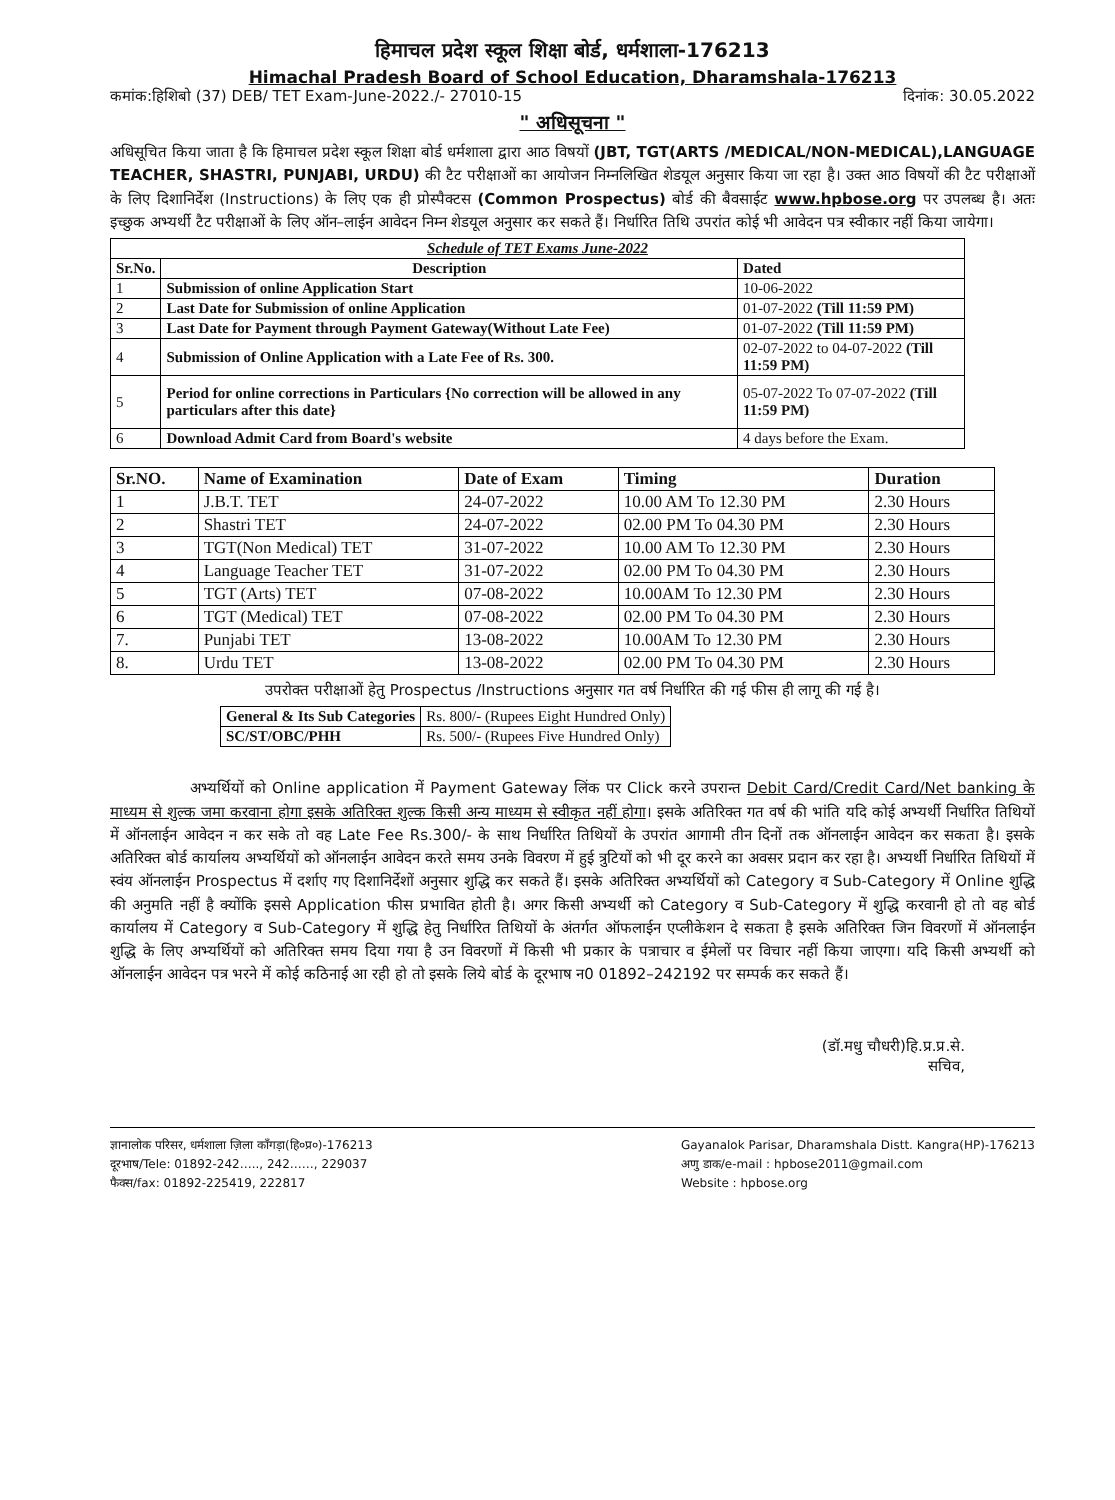हिमाचल प्रदेश स्कूल शिक्षा बोर्ड, धर्मशाला-176213
Himachal Pradesh Board of School Education, Dharamshala-176213
कमांक:हिशिबो (37) DEB/ TET Exam-June-2022./- 27010-15 दिनांक: 30.05.2022
" अधिसूचना "
अधिसूचित किया जाता है कि हिमाचल प्रदेश स्कूल शिक्षा बोर्ड धर्मशाला द्वारा आठ विषयों (JBT, TGT(ARTS /MEDICAL/NON-MEDICAL),LANGUAGE TEACHER, SHASTRI, PUNJABI, URDU) की टैट परीक्षाओं का आयोजन निम्नलिखित शेडयूल अनुसार किया जा रहा है। उक्त आठ विषयों की टैट परीक्षाओं के लिए दिशानिर्देश (Instructions) के लिए एक ही प्रोस्पैक्टस (Common Prospectus) बोर्ड की बैवसाईट www.hpbose.org पर उपलब्ध है। अतः इच्छुक अभ्यर्थी टैट परीक्षाओं के लिए ऑन–लाईन आवेदन निम्न शेडयूल अनुसार कर सकते हैं। निर्धारित तिथि उपरांत कोई भी आवेदन पत्र स्वीकार नहीं किया जायेगा।
| Schedule of TET Exams June-2022 | | |
| --- | --- | --- |
| Sr.No. | Description | Dated |
| 1 | Submission of online Application Start | 10-06-2022 |
| 2 | Last Date for Submission of online Application | 01-07-2022 (Till 11:59 PM) |
| 3 | Last Date for Payment through Payment Gateway(Without Late Fee) | 01-07-2022 (Till 11:59 PM) |
| 4 | Submission of Online Application with a Late Fee of Rs. 300. | 02-07-2022 to 04-07-2022 (Till 11:59 PM) |
| 5 | Period for online corrections in Particulars {No correction will be allowed in any particulars after this date} | 05-07-2022 To 07-07-2022 (Till 11:59 PM) |
| 6 | Download Admit Card from Board's website | 4 days before the Exam. |
| Sr.NO. | Name of Examination | Date of Exam | Timing | Duration |
| --- | --- | --- | --- | --- |
| 1 | J.B.T. TET | 24-07-2022 | 10.00 AM To 12.30 PM | 2.30 Hours |
| 2 | Shastri TET | 24-07-2022 | 02.00 PM To 04.30 PM | 2.30 Hours |
| 3 | TGT(Non Medical) TET | 31-07-2022 | 10.00 AM To 12.30 PM | 2.30 Hours |
| 4 | Language Teacher TET | 31-07-2022 | 02.00 PM To 04.30 PM | 2.30 Hours |
| 5 | TGT (Arts) TET | 07-08-2022 | 10.00AM To 12.30 PM | 2.30 Hours |
| 6 | TGT (Medical) TET | 07-08-2022 | 02.00 PM To 04.30 PM | 2.30 Hours |
| 7. | Punjabi TET | 13-08-2022 | 10.00AM To 12.30 PM | 2.30 Hours |
| 8. | Urdu TET | 13-08-2022 | 02.00 PM To 04.30 PM | 2.30 Hours |
उपरोक्त परीक्षाओं हेतु Prospectus /Instructions अनुसार गत वर्ष निर्धारित की गई फीस ही लागू की गई है।
| General & Its Sub Categories | Rs. 800/- (Rupees Eight Hundred Only) |
| SC/ST/OBC/PHH | Rs. 500/- (Rupees Five Hundred Only) |
अभ्यर्थियों को Online application में Payment Gateway लिंक पर Click करने उपरान्त Debit Card/Credit Card/Net banking के माध्यम से शुल्क जमा करवाना होगा इसके अतिरिक्त शुल्क किसी अन्य माध्यम से स्वीकृत नहीं होगा। इसके अतिरिक्त गत वर्ष की भांति यदि कोई अभ्यर्थी निर्धारित तिथियों में ऑनलाईन आवेदन न कर सके तो वह Late Fee Rs.300/- के साथ निर्धारित तिथियों के उपरांत आगामी तीन दिनों तक ऑनलाईन आवेदन कर सकता है। इसके अतिरिक्त बोर्ड कार्यालय अभ्यर्थियों को ऑनलाईन आवेदन करते समय उनके विवरण में हुई त्रुटियों को भी दूर करने का अवसर प्रदान कर रहा है। अभ्यर्थी निर्धारित तिथियों में स्वंय ऑनलाईन Prospectus में दर्शाए गए दिशानिर्देशों अनुसार शुद्धि कर सकते हैं। इसके अतिरिक्त अभ्यर्थियों को Category व Sub-Category में Online शुद्धि की अनुमति नहीं है क्योंकि इससे Application फीस प्रभावित होती है। अगर किसी अभ्यर्थी को Category व Sub-Category में शुद्धि करवानी हो तो वह बोर्ड कार्यालय में Category व Sub-Category में शुद्धि हेतु निर्धारित तिथियों के अंतर्गत ऑफलाईन एप्लीकेशन दे सकता है इसके अतिरिक्त जिन विवरणों में ऑनलाईन शुद्धि के लिए अभ्यर्थियों को अतिरिक्त समय दिया गया है उन विवरणों में किसी भी प्रकार के पत्राचार व ईमेलों पर विचार नहीं किया जाएगा। यदि किसी अभ्यर्थी को ऑनलाईन आवेदन पत्र भरने में कोई कठिनाई आ रही हो तो इसके लिये बोर्ड के दूरभाष न0 01892–242192 पर सम्पर्क कर सकते हैं।
(डॉ.मधु चौधरी)हि.प्र.प्र.से.
सचिव,
ज्ञानालोक परिसर, धर्मशाला ज़िला काँगड़ा(हि०प्र०)-176213
दूरभाष/Tele: 01892-242….., 242……, 229037
फैक्स/fax: 01892-225419, 222817
Gayanalok Parisar, Dharamshala Distt. Kangra(HP)-176213
अणु डाक/e-mail : hpbose2011@gmail.com
Website : hpbose.org